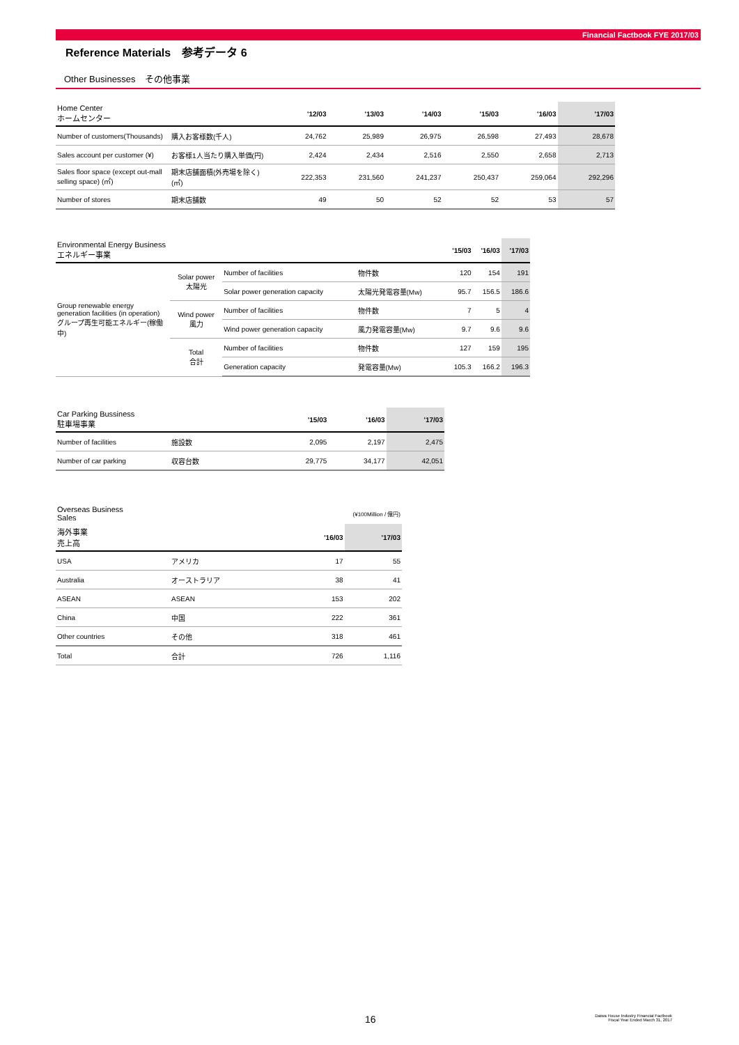Financial Factbook FYE 2017/03
Reference Materials　参考データ 6
Other Businesses　その他事業
| Home Center ホームセンター | | '12/03 | '13/03 | '14/03 | '15/03 | '16/03 | '17/03 |
| --- | --- | --- | --- | --- | --- | --- | --- |
| Number of customers(Thousands) | 購入お客様数(千人) | 24,762 | 25,989 | 26,975 | 26,598 | 27,493 | 28,678 |
| Sales account per customer (¥) | お客様1人当たり購入単価(円) | 2,424 | 2,434 | 2,516 | 2,550 | 2,658 | 2,713 |
| Sales floor space (except out-mall selling space) (㎡) | 期末店舗面積(外売場を除く)(㎡) | 222,353 | 231,560 | 241,237 | 250,437 | 259,064 | 292,296 |
| Number of stores | 期末店舗数 | 49 | 50 | 52 | 52 | 53 | 57 |
| Environmental Energy Business エネルギー事業 | | | | '15/03 | '16/03 | '17/03 |
| --- | --- | --- | --- | --- | --- | --- |
| Group renewable energy generation facilities (in operation) グループ再生可能エネルギー(稼働中) | Solar power 太陽光 | Number of facilities | 物件数 | 120 | 154 | 191 |
| | | Solar power generation capacity | 太陽光発電容量(Mw) | 95.7 | 156.5 | 186.6 |
| | Wind power 風力 | Number of facilities | 物件数 | 7 | 5 | 4 |
| | | Wind power generation capacity | 風力発電容量(Mw) | 9.7 | 9.6 | 9.6 |
| | Total 合計 | Number of facilities | 物件数 | 127 | 159 | 195 |
| | | Generation capacity | 発電容量(Mw) | 105.3 | 166.2 | 196.3 |
| Car Parking Bussiness 駐車場事業 | | '15/03 | '16/03 | '17/03 |
| --- | --- | --- | --- | --- |
| Number of facilities | 施設数 | 2,095 | 2,197 | 2,475 |
| Number of car parking | 収容台数 | 29,775 | 34,177 | 42,051 |
| Overseas Business Sales | | (¥100Million / 億円) | |
| 海外事業 売上高 | | '16/03 | '17/03 |
| USA | アメリカ | 17 | 55 |
| Australia | オーストラリア | 38 | 41 |
| ASEAN | ASEAN | 153 | 202 |
| China | 中国 | 222 | 361 |
| Other countries | その他 | 318 | 461 |
| Total | 合計 | 726 | 1,116 |
16
Daiwa House Industry Financial Factbook
Fiscal Year Ended March 31, 2017